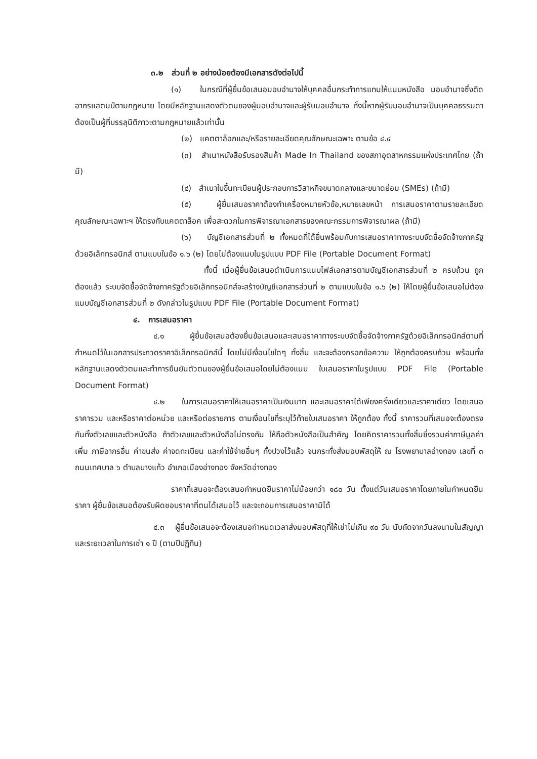๓.๒ ส่วนที่ ๒ อย่างน้อยต้องมีเอกสารดังต่อไปนี้
(๑) ในกรณีที่ผู้ยื่นข้อเสนอมอบอำนาจให้บุคคลอื่นกระทำการแทนให้แนบหนังสือ มอบอำนาจซึ่งติดอากรแสตมป์ตามกฎหมาย โดยมีหลักฐานแสดงตัวตนของผู้มอบอำนาจและผู้รับมอบอำนาจ ทั้งนี้หากผู้รับมอบอำนาจเป็นบุคคลธรรมดาต้องเป็นผู้ที่บรรลุนิติภาวะตามกฎหมายแล้วเท่านั้น
(๒) แคตตาล็อกและ/หรือรายละเอียดคุณลักษณะเฉพาะ ตามข้อ ๔.๔
(๓) สำเนาหนังสือรับรองสินค้า Made In Thailand ของสภาอุตสาหกรรมแห่งประเทศไทย (ถ้ามี)
(๔) สำเนาใบขึ้นทะเบียนผู้ประกอบการวิสาหกิจขนาดกลางและขนาดย่อม (SMEs) (ถ้ามี)
(๕) ผู้ยื่นเสนอราคาต้องทำเครื่องหมายหัวข้อ,หมายเลขหน้า การเสนอราคาตามรายละเอียดคุณลักษณะเฉพาะฯ ให้ตรงกับแคตตาล็อค เพื่อสะดวกในการพิจารณาเอกสารของคณะกรรมการพิจารณาผล (ถ้ามี)
(๖) บัญชีเอกสารส่วนที่ ๒ ทั้งหมดที่ได้ยื่นพร้อมกับการเสนอราคาทางระบบจัดซื้อจัดจ้างภาครัฐด้วยอิเล็กทรอนิกส์ ตามแบบในข้อ ๑.๖ (๒) โดยไม่ต้องแนบในรูปแบบ PDF File (Portable Document Format)
ทั้งนี้ เมื่อผู้ยื่นข้อเสนอดำเนินการแนบไฟล์เอกสารตามบัญชีเอกสารส่วนที่ ๒ ครบถ้วน ถูกต้องแล้ว ระบบจัดซื้อจัดจ้างภาครัฐด้วยอิเล็กทรอนิกส์จะสร้างบัญชีเอกสารส่วนที่ ๒ ตามแบบในข้อ ๑.๖ (๒) ให้โดยผู้ยื่นข้อเสนอไม่ต้องแนบบัญชีเอกสารส่วนที่ ๒ ดังกล่าวในรูปแบบ PDF File (Portable Document Format)
๔. การเสนอราคา
๔.๑ ผู้ยื่นข้อเสนอต้องยื่นข้อเสนอและเสนอราคาทางระบบจัดซื้อจัดจ้างภาครัฐด้วยอิเล็กทรอนิกส์ตามที่กำหนดไว้ในเอกสารประกวดราคาอิเล็กทรอนิกส์นี้ โดยไม่มีเงื่อนไขใดๆ ทั้งสิ้น และจะต้องกรอกข้อความ ให้ถูกต้องครบถ้วน พร้อมทั้งหลักฐานแสดงตัวตนและทำการยืนยันตัวตนของผู้ยื่นข้อเสนอโดยไม่ต้องแนบ ใบเสนอราคาในรูปแบบ PDF File (Portable Document Format)
๔.๒ ในการเสนอราคาให้เสนอราคาเป็นเงินบาท และเสนอราคาได้เพียงครั้งเดียวและราคาเดียว โดยเสนอราคารวม และหรือราคาต่อหน่วย และหรือต่อรายการ ตามเงื่อนไขที่ระบุไว้ท้ายใบเสนอราคา ให้ถูกต้อง ทั้งนี้ ราคารวมที่เสนอจะต้องตรงกันทั้งตัวเลขและตัวหนังสือ ถ้าตัวเลขและตัวหนังสือไม่ตรงกัน ให้ถือตัวหนังสือเป็นสำคัญ โดยคิดราคารวมทั้งสิ้นซึ่งรวมค่าภาษีมูลค่าเพิ่ม ภาษีอากรอื่น ค่าขนส่ง ค่าจดทะเบียน และค่าใช้จ่ายอื่นๆ ทั้งปวงไว้แล้ว จนกระทั่งส่งมอบพัสดุให้ ณ โรงพยาบาลอ่างทอง เลขที่ ๓ ถนนเทศบาล ๖ ตำบลบางแก้ว อำเภอเมืองอ่างทอง จังหวัดอ่างทอง
ราคาที่เสนอจะต้องเสนอกำหนดยืนราคาไม่น้อยกว่า ๑๘๐ วัน ตั้งแต่วันเสนอราคาโดยภายในกำหนดยืนราคา ผู้ยื่นข้อเสนอต้องรับผิดชอบราคาที่ตนได้เสนอไว้ และจะถอนการเสนอราคามิได้
๔.๓ ผู้ยื่นข้อเสนอจะต้องเสนอกำหนดเวลาส่งมอบพัสดุที่ให้เช่าไม่เกิน ๙๐ วัน นับถัดจากวันลงนามในสัญญา และระยะเวลาในการเช่า ๑ ปี (ตามปีปฏิทิน)